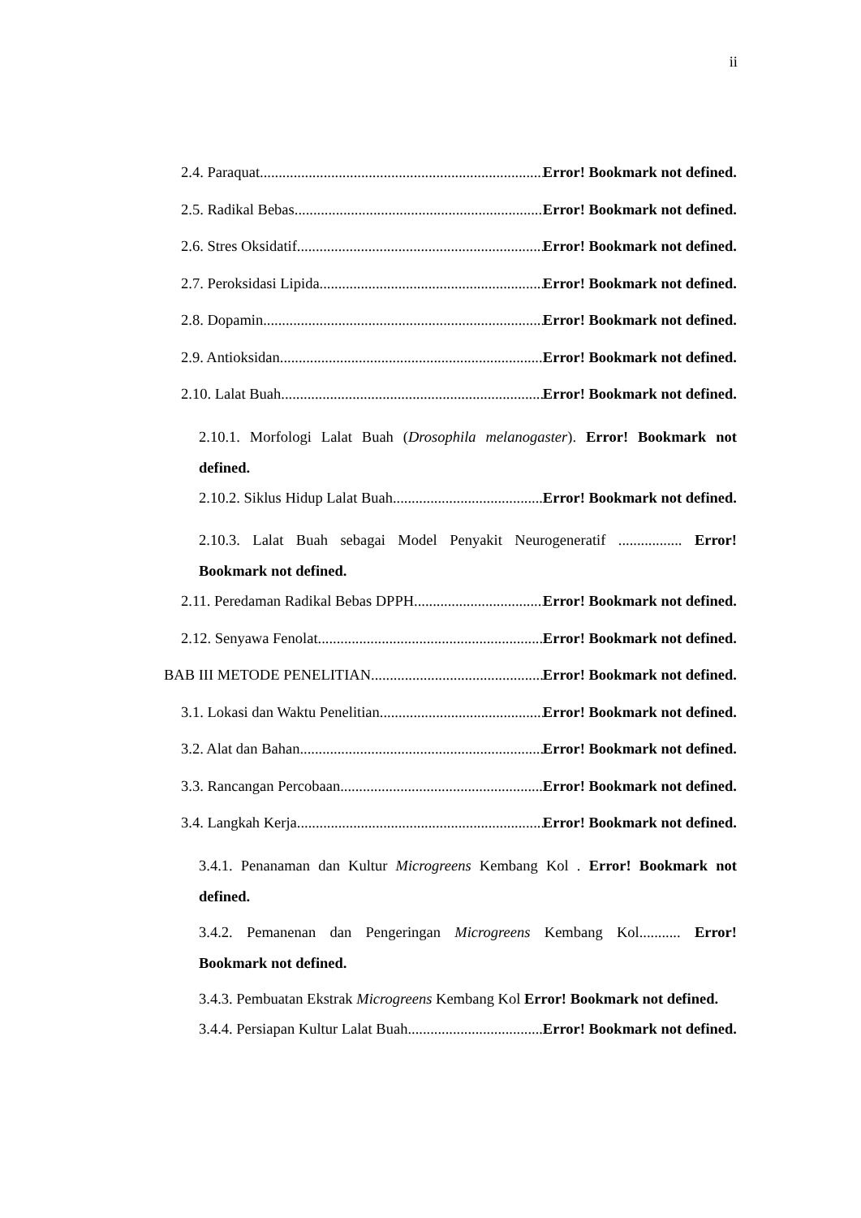ii
2.4. Paraquat Error! Bookmark not defined.
2.5. Radikal Bebas Error! Bookmark not defined.
2.6. Stres Oksidatif Error! Bookmark not defined.
2.7. Peroksidasi Lipida Error! Bookmark not defined.
2.8. Dopamin Error! Bookmark not defined.
2.9. Antioksidan Error! Bookmark not defined.
2.10. Lalat Buah Error! Bookmark not defined.
2.10.1. Morfologi Lalat Buah (Drosophila melanogaster). Error! Bookmark not defined.
2.10.2. Siklus Hidup Lalat Buah Error! Bookmark not defined.
2.10.3. Lalat Buah sebagai Model Penyakit Neurogeneratif ................. Error! Bookmark not defined.
2.11. Peredaman Radikal Bebas DPPH Error! Bookmark not defined.
2.12. Senyawa Fenolat Error! Bookmark not defined.
BAB III METODE PENELITIAN Error! Bookmark not defined.
3.1. Lokasi dan Waktu Penelitian Error! Bookmark not defined.
3.2. Alat dan Bahan Error! Bookmark not defined.
3.3. Rancangan Percobaan Error! Bookmark not defined.
3.4. Langkah Kerja Error! Bookmark not defined.
3.4.1. Penanaman dan Kultur Microgreens Kembang Kol . Error! Bookmark not defined.
3.4.2. Pemanenan dan Pengeringan Microgreens Kembang Kol........... Error! Bookmark not defined.
3.4.3. Pembuatan Ekstrak Microgreens Kembang Kol Error! Bookmark not defined.
3.4.4. Persiapan Kultur Lalat Buah Error! Bookmark not defined.